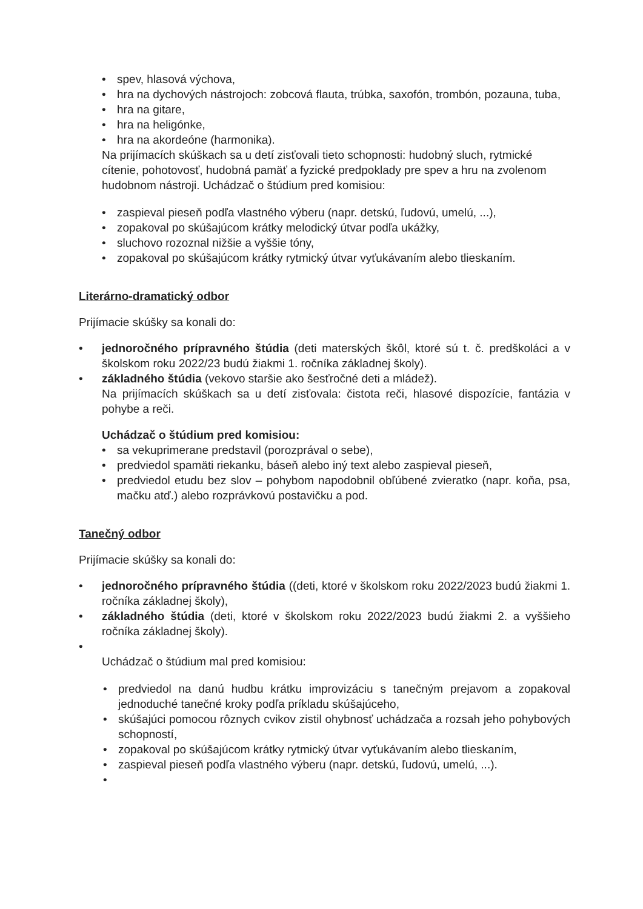• spev, hlasová výchova,
• hra na dychových nástrojoch: zobcová flauta, trúbka, saxofón, trombón, pozauna, tuba,
• hra na gitare,
• hra na heligónke,
• hra na akordeóne (harmonika).
Na prijímacích skúškach sa u detí zisťovali tieto schopnosti: hudobný sluch, rytmické cítenie, pohotovosť, hudobná pamäť a fyzické predpoklady pre spev a hru na zvolenom hudobnom nástroji. Uchádzač o štúdium pred komisiou:
• zaspieval pieseň podľa vlastného výberu (napr. detskú, ľudovú, umelú, ...),
• zopakoval po skúšajúcom krátky melodický útvar podľa ukážky,
• sluchovo rozoznal nižšie a vyššie tóny,
• zopakoval po skúšajúcom krátky rytmický útvar vyťukávaním alebo tlieskaním.
Literárno-dramatický odbor
Prijímacie skúšky sa konali do:
• jednoročného prípravného štúdia (deti materských škôl, ktoré sú t. č. predškoláci a v školskom roku 2022/23 budú žiakmi 1. ročníka základnej školy).
• základného štúdia (vekovo staršie ako šesťročné deti a mládež).
Na prijímacích skúškach sa u detí zisťovala: čistota reči, hlasové dispozície, fantázia v pohybe a reči.
Uchádzač o štúdium pred komisiou:
• sa vekuprimerane predstavil (porozprával o sebe),
• predviedol spamäti riekanku, báseň alebo iný text alebo zaspieval pieseň,
• predviedol etudu bez slov – pohybom napodobnil obľúbené zvieratko (napr. koňa, psa, mačku atď.) alebo rozprávkovú postavičku a pod.
Tanečný odbor
Prijímacie skúšky sa konali do:
• jednoročného prípravného štúdia ((deti, ktoré v školskom roku 2022/2023 budú žiakmi 1. ročníka základnej školy),
• základného štúdia (deti, ktoré v školskom roku 2022/2023 budú žiakmi 2. a vyššieho ročníka základnej školy).
•
Uchádzač o štúdium mal pred komisiou:
• predviedol na danú hudbu krátku improvizáciu s tanečným prejavom a zopakoval jednoduché tanečné kroky podľa príkladu skúšajúceho,
• skúšajúci pomocou rôznych cvikov zistil ohybnosť uchádzača a rozsah jeho pohybových schopností,
• zopakoval po skúšajúcom krátky rytmický útvar vyťukávaním alebo tlieskaním,
• zaspieval pieseň podľa vlastného výberu (napr. detskú, ľudovú, umelú, ...).
•